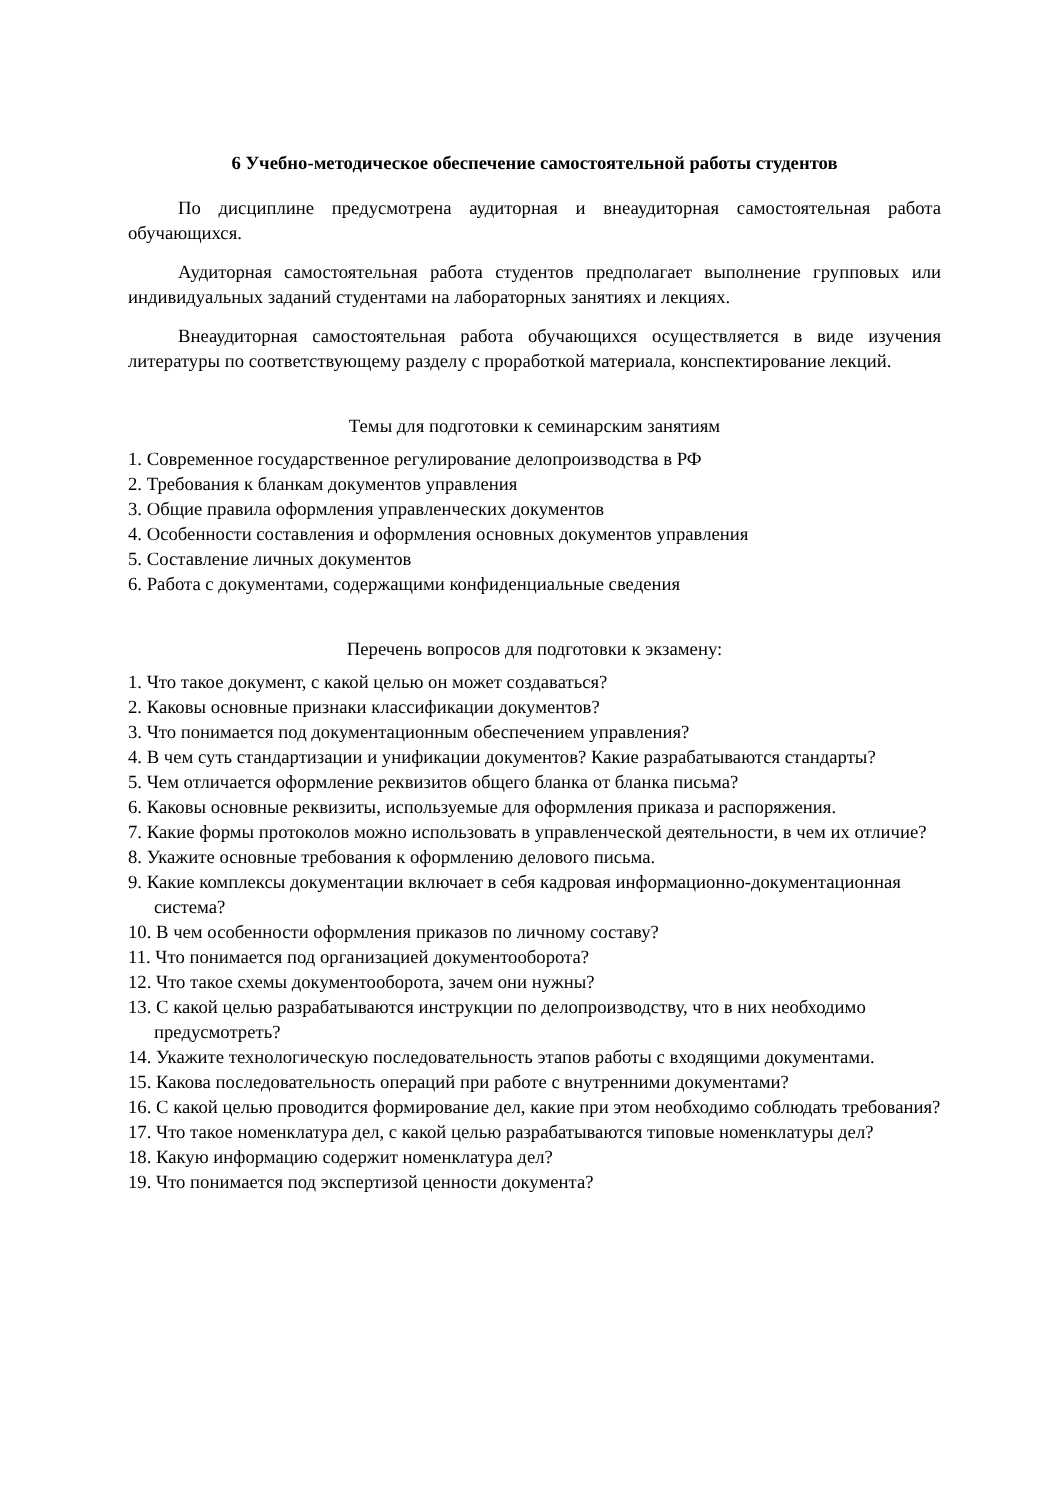6 Учебно-методическое обеспечение самостоятельной работы студентов
По дисциплине предусмотрена аудиторная и внеаудиторная самостоятельная работа обучающихся.
Аудиторная самостоятельная работа студентов предполагает выполнение групповых или индивидуальных заданий студентами на лабораторных занятиях и лекциях.
Внеаудиторная самостоятельная работа обучающихся осуществляется в виде изучения литературы по соответствующему разделу с проработкой материала, конспектирование лекций.
Темы для подготовки к семинарским занятиям
1. Современное государственное регулирование делопроизводства в РФ
2. Требования к бланкам документов управления
3. Общие правила оформления управленческих документов
4. Особенности составления и оформления основных документов управления
5. Составление личных документов
6. Работа с документами, содержащими конфиденциальные сведения
Перечень вопросов для подготовки к экзамену:
1. Что такое документ, с какой целью он может создаваться?
2. Каковы основные признаки классификации документов?
3. Что понимается под документационным обеспечением управления?
4. В чем суть стандартизации и унификации документов? Какие разрабатываются стандарты?
5. Чем отличается оформление реквизитов общего бланка от бланка письма?
6. Каковы основные реквизиты, используемые для оформления приказа и распоряжения.
7. Какие формы протоколов можно использовать в управленческой деятельности, в чем их отличие?
8. Укажите основные требования к оформлению делового письма.
9. Какие комплексы документации включает в себя кадровая информационно-документационная система?
10. В чем особенности оформления приказов по личному составу?
11. Что понимается под организацией документооборота?
12. Что такое схемы документооборота, зачем они нужны?
13. С какой целью разрабатываются инструкции по делопроизводству, что в них необходимо предусмотреть?
14. Укажите технологическую последовательность этапов работы с входящими документами.
15. Какова последовательность операций при работе с внутренними документами?
16. С какой целью проводится формирование дел, какие при этом необходимо соблюдать требования?
17. Что такое номенклатура дел, с какой целью разрабатываются типовые номенклатуры дел?
18. Какую информацию содержит номенклатура дел?
19. Что понимается под экспертизой ценности документа?